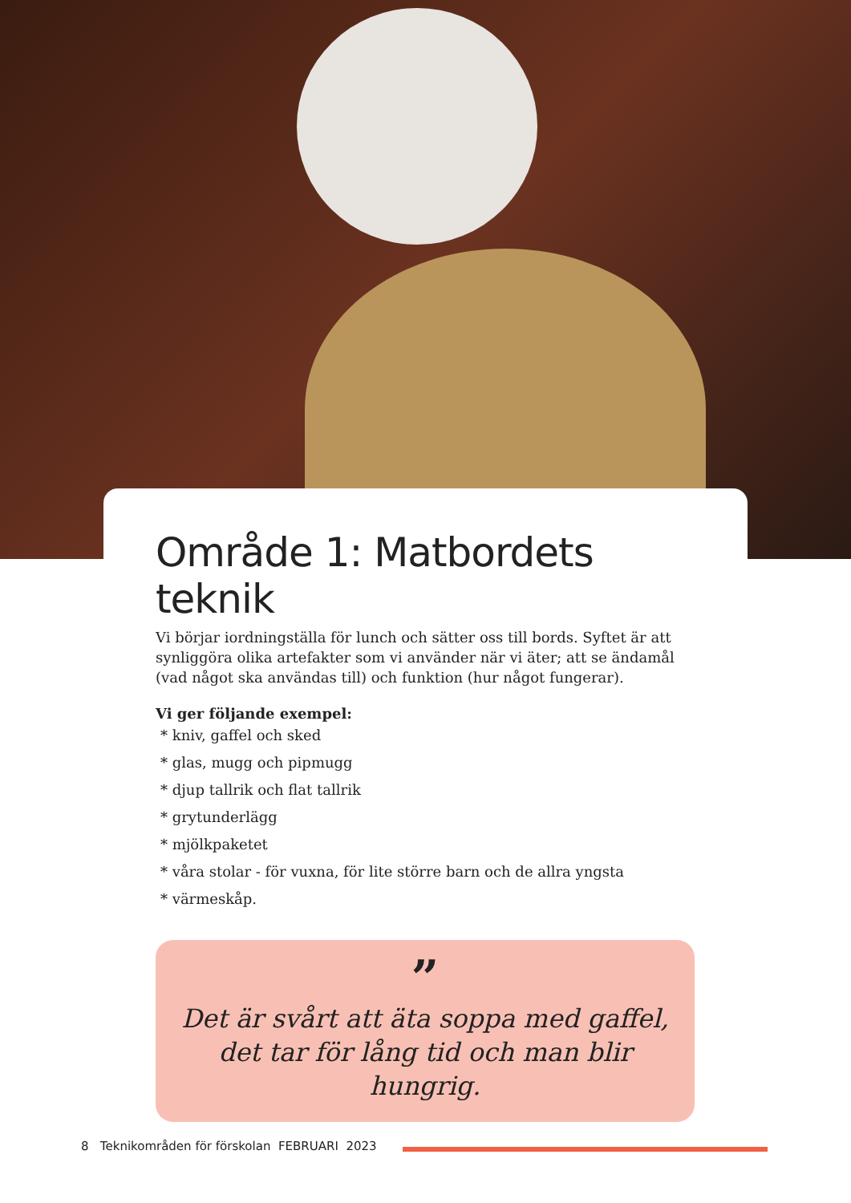Område 1: Matbordets teknik
Vi börjar iordningställa för lunch och sätter oss till bords. Syftet är att synlig­göra olika artefakter som vi använder när vi äter; att se ändamål (vad något ska användas till) och funktion (hur något fungerar).
Vi ger följande exempel:
* kniv, gaffel och sked
* glas, mugg och pipmugg
* djup tallrik och flat tallrik
* grytunderlägg
* mjölkpaketet
* våra stolar - för vuxna, för lite större barn och de allra yngsta
* värmeskåp.
”
Det är svårt att äta soppa med gaffel, det tar för lång tid och man blir hungrig.
8 Teknikområden för förskolan FEBRUARI 2023